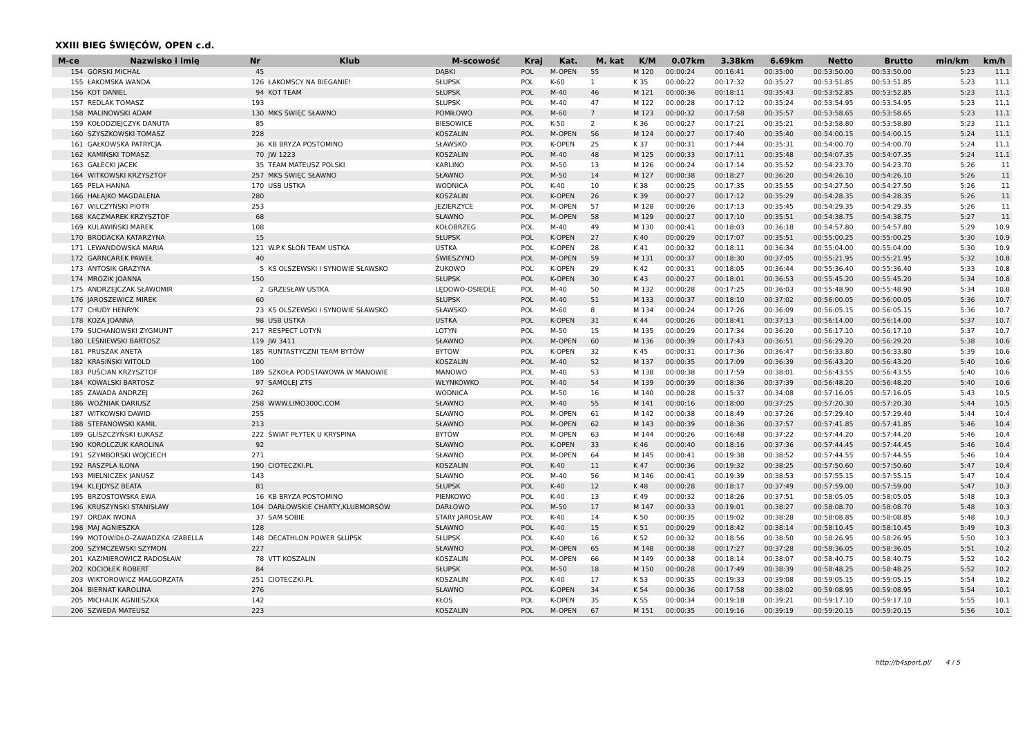XXIII BIEG ŚWIĘCÓW, OPEN c.d.
| M-ce | Nazwisko i imię | Nr | Klub | M-scowość | Kraj | Kat. | M. kat | K/M | 0.07km | 3.38km | 6.69km | Netto | Brutto | min/km | km/h |
| --- | --- | --- | --- | --- | --- | --- | --- | --- | --- | --- | --- | --- | --- | --- | --- |
| 154 | GÓRSKI MICHAŁ | 45 | | DĄBKI | POL | M-OPEN | 55 | M 120 | 00:00:24 | 00:16:41 | 00:35:00 | 00:53:50.00 | 00:53:50.00 | 5:23 | 11.1 |
| 155 | ŁAKOMSKA WANDA | 126 | ŁAKOMSCY NA BIEGANIE! | SŁUPSK | POL | K-60 | 1 | K 35 | 00:00:22 | 00:17:32 | 00:35:27 | 00:53:51.85 | 00:53:51.85 | 5:23 | 11.1 |
| 156 | KOT DANIEL | 94 | KOT TEAM | SŁUPSK | POL | M-40 | 46 | M 121 | 00:00:36 | 00:18:11 | 00:35:43 | 00:53:52.85 | 00:53:52.85 | 5:23 | 11.1 |
| 157 | REDLAK TOMASZ | 193 | | SŁUPSK | POL | M-40 | 47 | M 122 | 00:00:28 | 00:17:12 | 00:35:24 | 00:53:54.95 | 00:53:54.95 | 5:23 | 11.1 |
| 158 | MALINOWSKI ADAM | 130 | MKS ŚWIĘC SŁAWNO | POMIŁOWO | POL | M-60 | 7 | M 123 | 00:00:32 | 00:17:58 | 00:35:57 | 00:53:58.65 | 00:53:58.65 | 5:23 | 11.1 |
| 159 | KOŁODZIEJCZYK DANUTA | 85 | | BIESOWICE | POL | K-50 | 2 | K 36 | 00:00:27 | 00:17:21 | 00:35:21 | 00:53:58.80 | 00:53:58.80 | 5:23 | 11.1 |
| 160 | SZYSZKOWSKI TOMASZ | 228 | | KOSZALIN | POL | M-OPEN | 56 | M 124 | 00:00:27 | 00:17:40 | 00:35:40 | 00:54:00.15 | 00:54:00.15 | 5:24 | 11.1 |
| 161 | GAŁKOWSKA PATRYCJA | 36 | KB BRYZA POSTOMINO | SŁAWSKO | POL | K-OPEN | 25 | K 37 | 00:00:31 | 00:17:44 | 00:35:31 | 00:54:00.70 | 00:54:00.70 | 5:24 | 11.1 |
| 162 | KAMIŃSKI TOMASZ | 70 | JW 1223 | KOSZALIN | POL | M-40 | 48 | M 125 | 00:00:33 | 00:17:11 | 00:35:48 | 00:54:07.35 | 00:54:07.35 | 5:24 | 11.1 |
| 163 | GAŁECKI JACEK | 35 | TEAM MATEUSZ POLSKI | KARLINO | POL | M-50 | 13 | M 126 | 00:00:24 | 00:17:14 | 00:35:52 | 00:54:23.70 | 00:54:23.70 | 5:26 | 11 |
| 164 | WITKOWSKI KRZYSZTOF | 257 | MKS ŚWIĘC SŁAWNO | SŁAWNO | POL | M-50 | 14 | M 127 | 00:00:38 | 00:18:27 | 00:36:20 | 00:54:26.10 | 00:54:26.10 | 5:26 | 11 |
| 165 | PELA HANNA | 170 | USB USTKA | WODNICA | POL | K-40 | 10 | K 38 | 00:00:25 | 00:17:35 | 00:35:55 | 00:54:27.50 | 00:54:27.50 | 5:26 | 11 |
| 166 | HAŁAJKO MAGDALENA | 280 | | KOSZALIN | POL | K-OPEN | 26 | K 39 | 00:00:27 | 00:17:12 | 00:35:29 | 00:54:28.35 | 00:54:28.35 | 5:26 | 11 |
| 167 | WILCZYŃSKI PIOTR | 253 | | JEZIERZYCE | POL | M-OPEN | 57 | M 128 | 00:00:26 | 00:17:13 | 00:35:45 | 00:54:29.35 | 00:54:29.35 | 5:26 | 11 |
| 168 | KACZMAREK KRZYSZTOF | 68 | | SŁAWNO | POL | M-OPEN | 58 | M 129 | 00:00:27 | 00:17:10 | 00:35:51 | 00:54:38.75 | 00:54:38.75 | 5:27 | 11 |
| 169 | KULAWIŃSKI MAREK | 108 | | KOŁOBRZEG | POL | M-40 | 49 | M 130 | 00:00:41 | 00:18:03 | 00:36:18 | 00:54:57.80 | 00:54:57.80 | 5:29 | 10.9 |
| 170 | BRODACKA KATARZYNA | 15 | | SŁUPSK | POL | K-OPEN | 27 | K 40 | 00:00:29 | 00:17:07 | 00:35:51 | 00:55:00.25 | 00:55:00.25 | 5:30 | 10.9 |
| 171 | LEWANDOWSKA MARIA | 121 | W.P.K SŁOŃ TEAM USTKA | USTKA | POL | K-OPEN | 28 | K 41 | 00:00:32 | 00:18:11 | 00:36:34 | 00:55:04.00 | 00:55:04.00 | 5:30 | 10.9 |
| 172 | GARNCAREK PAWEŁ | 40 | | ŚWIESZYNO | POL | M-OPEN | 59 | M 131 | 00:00:37 | 00:18:30 | 00:37:05 | 00:55:21.95 | 00:55:21.95 | 5:32 | 10.8 |
| 173 | ANTOSIK GRAŻYNA | 5 | KS OLSZEWSKI I SYNOWIE SŁAWSKO | ŻUKOWO | POL | K-OPEN | 29 | K 42 | 00:00:31 | 00:18:05 | 00:36:44 | 00:55:36.40 | 00:55:36.40 | 5:33 | 10.8 |
| 174 | MROZIK JOANNA | 150 | | SŁUPSK | POL | K-OPEN | 30 | K 43 | 00:00:27 | 00:18:01 | 00:36:53 | 00:55:45.20 | 00:55:45.20 | 5:34 | 10.8 |
| 175 | ANDRZEJCZAK SŁAWOMIR | 2 | GRZESŁAW USTKA | LĘDOWO-OSIEDLE | POL | M-40 | 50 | M 132 | 00:00:28 | 00:17:25 | 00:36:03 | 00:55:48.90 | 00:55:48.90 | 5:34 | 10.8 |
| 176 | JAROSZEWICZ MIREK | 60 | | SŁUPSK | POL | M-40 | 51 | M 133 | 00:00:37 | 00:18:10 | 00:37:02 | 00:56:00.05 | 00:56:00.05 | 5:36 | 10.7 |
| 177 | CHUDY HENRYK | 23 | KS OLSZEWSKI I SYNOWIE SŁAWSKO | SŁAWSKO | POL | M-60 | 8 | M 134 | 00:00:24 | 00:17:26 | 00:36:09 | 00:56:05.15 | 00:56:05.15 | 5:36 | 10.7 |
| 178 | KOZA JOANNA | 98 | USB USTKA | USTKA | POL | K-OPEN | 31 | K 44 | 00:00:26 | 00:18:41 | 00:37:13 | 00:56:14.00 | 00:56:14.00 | 5:37 | 10.7 |
| 179 | SUCHANOWSKI ZYGMUNT | 217 | RESPECT LOTYŃ | LOTYŃ | POL | M-50 | 15 | M 135 | 00:00:29 | 00:17:34 | 00:36:20 | 00:56:17.10 | 00:56:17.10 | 5:37 | 10.7 |
| 180 | LEŚNIEWSKI BARTOSZ | 119 | JW 3411 | SŁAWNO | POL | M-OPEN | 60 | M 136 | 00:00:39 | 00:17:43 | 00:36:51 | 00:56:29.20 | 00:56:29.20 | 5:38 | 10.6 |
| 181 | PRUSZAK ANETA | 185 | RUNTASTYCZNI TEAM BYTÓW | BYTÓW | POL | K-OPEN | 32 | K 45 | 00:00:31 | 00:17:36 | 00:36:47 | 00:56:33.80 | 00:56:33.80 | 5:39 | 10.6 |
| 182 | KRASIŃSKI WITOLD | 100 | | KOSZALIN | POL | M-40 | 52 | M 137 | 00:00:35 | 00:17:09 | 00:36:39 | 00:56:43.20 | 00:56:43.20 | 5:40 | 10.6 |
| 183 | PUŚCIAN KRZYSZTOF | 189 | SZKOŁA PODSTAWOWA W MANOWIE | MANOWO | POL | M-40 | 53 | M 138 | 00:00:38 | 00:17:59 | 00:38:01 | 00:56:43.55 | 00:56:43.55 | 5:40 | 10.6 |
| 184 | KOWALSKI BARTOSZ | 97 | SAMOLEJ ZTS | WŁYNKÓWKO | POL | M-40 | 54 | M 139 | 00:00:39 | 00:18:36 | 00:37:39 | 00:56:48.20 | 00:56:48.20 | 5:40 | 10.6 |
| 185 | ZAWADA ANDRZEJ | 262 | | WODNICA | POL | M-50 | 16 | M 140 | 00:00:28 | 00:15:37 | 00:34:08 | 00:57:16.05 | 00:57:16.05 | 5:43 | 10.5 |
| 186 | WOŹNIAK DARIUSZ | 258 | WWW.LIMO300C.COM | SŁAWNO | POL | M-40 | 55 | M 141 | 00:00:16 | 00:18:00 | 00:37:25 | 00:57:20.30 | 00:57:20.30 | 5:44 | 10.5 |
| 187 | WITKOWSKI DAWID | 255 | | SŁAWNO | POL | M-OPEN | 61 | M 142 | 00:00:38 | 00:18:49 | 00:37:26 | 00:57:29.40 | 00:57:29.40 | 5:44 | 10.4 |
| 188 | STEFANOWSKI KAMIL | 213 | | SŁAWNO | POL | M-OPEN | 62 | M 143 | 00:00:39 | 00:18:36 | 00:37:57 | 00:57:41.85 | 00:57:41.85 | 5:46 | 10.4 |
| 189 | GLISZCZYŃSKI ŁUKASZ | 222 | ŚWIAT PŁYTEK U KRYSPINA | BYTÓW | POL | M-OPEN | 63 | M 144 | 00:00:26 | 00:16:48 | 00:37:22 | 00:57:44.20 | 00:57:44.20 | 5:46 | 10.4 |
| 190 | KOROLCZUK KAROLINA | 92 | | SŁAWNO | POL | K-OPEN | 33 | K 46 | 00:00:40 | 00:18:16 | 00:37:36 | 00:57:44.45 | 00:57:44.45 | 5:46 | 10.4 |
| 191 | SZYMBORSKI WOJCIECH | 271 | | SŁAWNO | POL | M-OPEN | 64 | M 145 | 00:00:41 | 00:19:38 | 00:38:52 | 00:57:44.55 | 00:57:44.55 | 5:46 | 10.4 |
| 192 | RASZPLA ILONA | 190 | CIOTECZKI.PL | KOSZALIN | POL | K-40 | 11 | K 47 | 00:00:36 | 00:19:32 | 00:38:25 | 00:57:50.60 | 00:57:50.60 | 5:47 | 10.4 |
| 193 | MIELNICZEK JANUSZ | 143 | | SŁAWNO | POL | M-40 | 56 | M 146 | 00:00:41 | 00:19:39 | 00:38:53 | 00:57:55.15 | 00:57:55.15 | 5:47 | 10.4 |
| 194 | KLEJDYSZ BEATA | 81 | | SŁUPSK | POL | K-40 | 12 | K 48 | 00:00:28 | 00:18:17 | 00:37:49 | 00:57:59.00 | 00:57:59.00 | 5:47 | 10.3 |
| 195 | BRZOSTOWSKA EWA | 16 | KB BRYZA POSTOMINO | PIEŃKOWO | POL | K-40 | 13 | K 49 | 00:00:32 | 00:18:26 | 00:37:51 | 00:58:05.05 | 00:58:05.05 | 5:48 | 10.3 |
| 196 | KRUSZYNSKI STANISŁAW | 104 | DARŁOWSKIE CHARTY,KLUBMORSÓW | DARŁOWO | POL | M-50 | 17 | M 147 | 00:00:33 | 00:19:01 | 00:38:27 | 00:58:08.70 | 00:58:08.70 | 5:48 | 10.3 |
| 197 | ORDAK IWONA | 37 | SAM SOBIE | STARY JAROSŁAW | POL | K-40 | 14 | K 50 | 00:00:35 | 00:19:02 | 00:38:28 | 00:58:08.85 | 00:58:08.85 | 5:48 | 10.3 |
| 198 | MAJ AGNIESZKA | 128 | | SŁAWNO | POL | K-40 | 15 | K 51 | 00:00:29 | 00:18:42 | 00:38:14 | 00:58:10.45 | 00:58:10.45 | 5:49 | 10.3 |
| 199 | MOTOWIDŁO-ZAWADZKA IZABELLA | 148 | DECATHLON POWER SŁUPSK | SŁUPSK | POL | K-40 | 16 | K 52 | 00:00:32 | 00:18:56 | 00:38:50 | 00:58:26.95 | 00:58:26.95 | 5:50 | 10.3 |
| 200 | SZYMCZEWSKI SZYMON | 227 | | SŁAWNO | POL | M-OPEN | 65 | M 148 | 00:00:38 | 00:17:27 | 00:37:28 | 00:58:36.05 | 00:58:36.05 | 5:51 | 10.2 |
| 201 | KAZIMIEROWICZ RADOSŁAW | 78 | VTT KOSZALIN | KOSZALIN | POL | M-OPEN | 66 | M 149 | 00:00:38 | 00:18:14 | 00:38:07 | 00:58:40.75 | 00:58:40.75 | 5:52 | 10.2 |
| 202 | KOCIOŁEK ROBERT | 84 | | SŁUPSK | POL | M-50 | 18 | M 150 | 00:00:28 | 00:17:49 | 00:38:39 | 00:58:48.25 | 00:58:48.25 | 5:52 | 10.2 |
| 203 | WIKTOROWICZ MAŁGORZATA | 251 | CIOTECZKI.PL | KOSZALIN | POL | K-40 | 17 | K 53 | 00:00:35 | 00:19:33 | 00:39:08 | 00:59:05.15 | 00:59:05.15 | 5:54 | 10.2 |
| 204 | BIERNAT KAROLINA | 276 | | SŁAWNO | POL | K-OPEN | 34 | K 54 | 00:00:36 | 00:17:58 | 00:38:02 | 00:59:08.95 | 00:59:08.95 | 5:54 | 10.1 |
| 205 | MICHALIK AGNIESZKA | 142 | | KŁOS | POL | K-OPEN | 35 | K 55 | 00:00:34 | 00:19:18 | 00:39:21 | 00:59:17.10 | 00:59:17.10 | 5:55 | 10.1 |
| 206 | SZWEDA MATEUSZ | 223 | | KOSZALIN | POL | M-OPEN | 67 | M 151 | 00:00:35 | 00:19:16 | 00:39:19 | 00:59:20.15 | 00:59:20.15 | 5:56 | 10.1 |
http://b4sport.pl/ 4 / 5